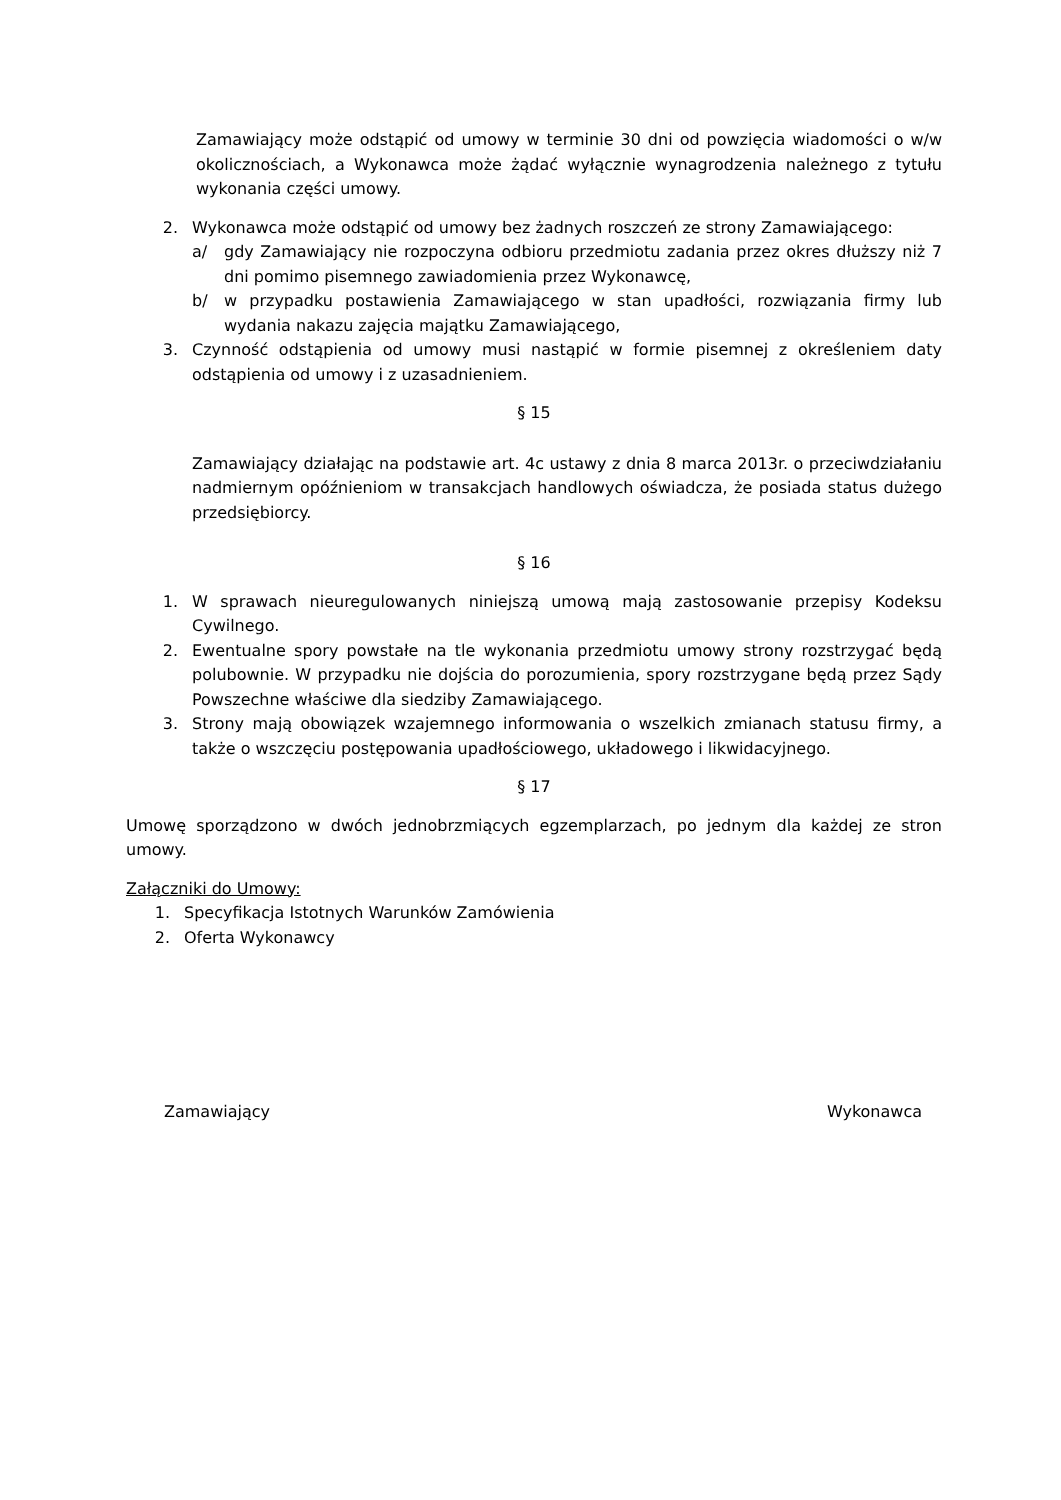Zamawiający może odstąpić od umowy w terminie 30 dni od powzięcia wiadomości o w/w okolicznościach, a Wykonawca może żądać wyłącznie wynagrodzenia należnego z tytułu wykonania części umowy.
2. Wykonawca może odstąpić od umowy bez żadnych roszczeń ze strony Zamawiającego:
a/ gdy Zamawiający nie rozpoczyna odbioru przedmiotu zadania przez okres dłuższy niż 7 dni pomimo pisemnego zawiadomienia przez Wykonawcę,
b/ w przypadku postawienia Zamawiającego w stan upadłości, rozwiązania firmy lub wydania nakazu zajęcia majątku Zamawiającego,
3. Czynność odstąpienia od umowy musi nastąpić w formie pisemnej z określeniem daty odstąpienia od umowy i z uzasadnieniem.
§ 15
Zamawiający działając na podstawie art. 4c ustawy z dnia 8 marca 2013r. o przeciwdziałaniu nadmiernym opóźnieniom w transakcjach handlowych oświadcza, że posiada status dużego przedsiębiorcy.
§ 16
1. W sprawach nieuregulowanych niniejszą umową mają zastosowanie przepisy Kodeksu Cywilnego.
2. Ewentualne spory powstałe na tle wykonania przedmiotu umowy strony rozstrzygać będą polubownie. W przypadku nie dojścia do porozumienia, spory rozstrzygane będą przez Sądy Powszechne właściwe dla siedziby Zamawiającego.
3. Strony mają obowiązek wzajemnego informowania o wszelkich zmianach statusu firmy, a także o wszczęciu postępowania upadłościowego, układowego i likwidacyjnego.
§ 17
Umowę sporządzono w dwóch jednobrzmiących egzemplarzach, po jednym dla każdej ze stron umowy.
Załączniki do Umowy:
1. Specyfikacja Istotnych Warunków Zamówienia
2. Oferta Wykonawcy
Zamawiający Wykonawca